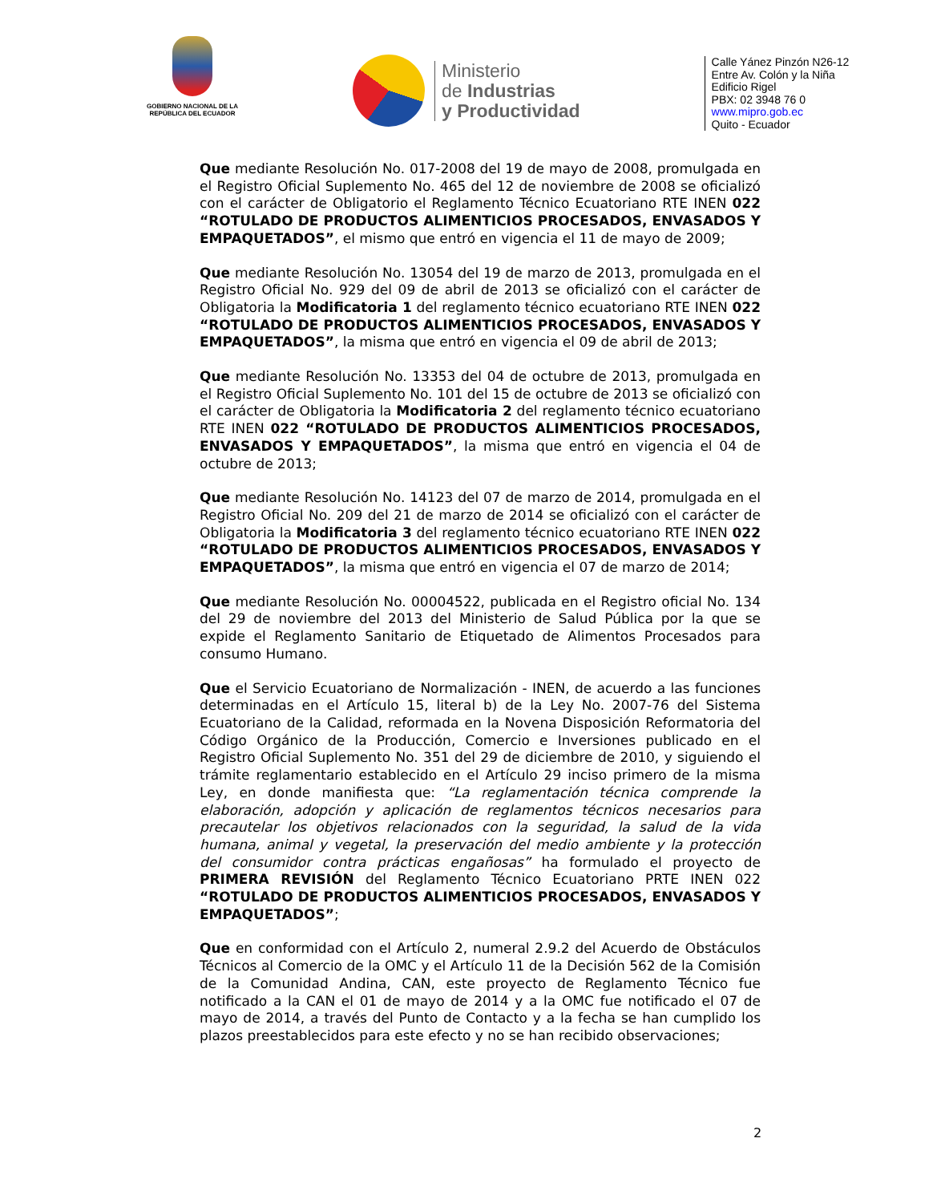GOBIERNO NACIONAL DE LA
REPÚBLICA DEL ECUADOR
Ministerio
de Industrias
y Productividad
Calle Yánez Pinzón N26-12
Entre Av. Colón y la Niña
Edificio Rigel
PBX: 02 3948 76 0
www.mipro.gob.ec
Quito - Ecuador
Que mediante Resolución No. 017-2008 del 19 de mayo de 2008, promulgada en el Registro Oficial Suplemento No. 465 del 12 de noviembre de 2008 se oficializó con el carácter de Obligatorio el Reglamento Técnico Ecuatoriano RTE INEN 022 “ROTULADO DE PRODUCTOS ALIMENTICIOS PROCESADOS, ENVASADOS Y EMPAQUETADOS”, el mismo que entró en vigencia el 11 de mayo de 2009;
Que mediante Resolución No. 13054 del 19 de marzo de 2013, promulgada en el Registro Oficial No. 929 del 09 de abril de 2013 se oficializó con el carácter de Obligatoria la Modificatoria 1 del reglamento técnico ecuatoriano RTE INEN 022 “ROTULADO DE PRODUCTOS ALIMENTICIOS PROCESADOS, ENVASADOS Y EMPAQUETADOS”, la misma que entró en vigencia el 09 de abril de 2013;
Que mediante Resolución No. 13353 del 04 de octubre de 2013, promulgada en el Registro Oficial Suplemento No. 101 del 15 de octubre de 2013 se oficializó con el carácter de Obligatoria la Modificatoria 2 del reglamento técnico ecuatoriano RTE INEN 022 “ROTULADO DE PRODUCTOS ALIMENTICIOS PROCESADOS, ENVASADOS Y EMPAQUETADOS”, la misma que entró en vigencia el 04 de octubre de 2013;
Que mediante Resolución No. 14123 del 07 de marzo de 2014, promulgada en el Registro Oficial No. 209 del 21 de marzo de 2014 se oficializó con el carácter de Obligatoria la Modificatoria 3 del reglamento técnico ecuatoriano RTE INEN 022 “ROTULADO DE PRODUCTOS ALIMENTICIOS PROCESADOS, ENVASADOS Y EMPAQUETADOS”, la misma que entró en vigencia el 07 de marzo de 2014;
Que mediante Resolución No. 00004522, publicada en el Registro oficial No. 134 del 29 de noviembre del 2013 del Ministerio de Salud Pública por la que se expide el Reglamento Sanitario de Etiquetado de Alimentos Procesados para consumo Humano.
Que el Servicio Ecuatoriano de Normalización - INEN, de acuerdo a las funciones determinadas en el Artículo 15, literal b) de la Ley No. 2007-76 del Sistema Ecuatoriano de la Calidad, reformada en la Novena Disposición Reformatoria del Código Orgánico de la Producción, Comercio e Inversiones publicado en el Registro Oficial Suplemento No. 351 del 29 de diciembre de 2010, y siguiendo el trámite reglamentario establecido en el Artículo 29 inciso primero de la misma Ley, en donde manifiesta que: “La reglamentación técnica comprende la elaboración, adopción y aplicación de reglamentos técnicos necesarios para precautelar los objetivos relacionados con la seguridad, la salud de la vida humana, animal y vegetal, la preservación del medio ambiente y la protección del consumidor contra prácticas engañosas” ha formulado el proyecto de PRIMERA REVISIÓN del Reglamento Técnico Ecuatoriano PRTE INEN 022 “ROTULADO DE PRODUCTOS ALIMENTICIOS PROCESADOS, ENVASADOS Y EMPAQUETADOS”;
Que en conformidad con el Artículo 2, numeral 2.9.2 del Acuerdo de Obstáculos Técnicos al Comercio de la OMC y el Artículo 11 de la Decisión 562 de la Comisión de la Comunidad Andina, CAN, este proyecto de Reglamento Técnico fue notificado a la CAN el 01 de mayo de 2014 y a la OMC fue notificado el 07 de mayo de 2014, a través del Punto de Contacto y a la fecha se han cumplido los plazos preestablecidos para este efecto y no se han recibido observaciones;
2